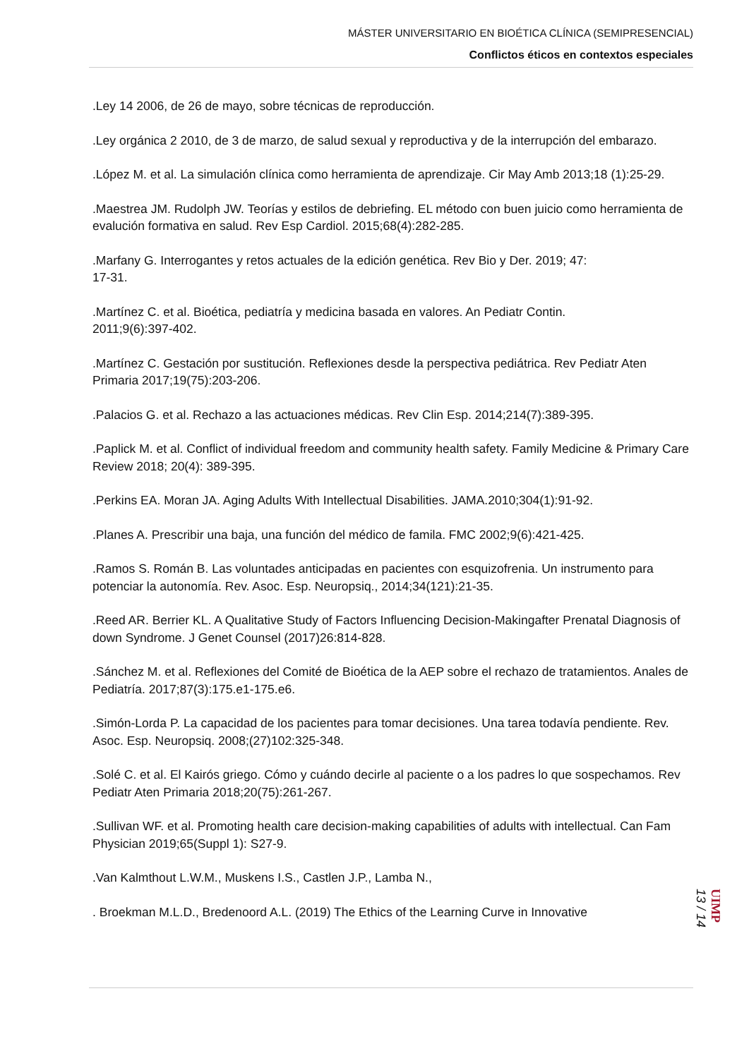MÁSTER UNIVERSITARIO EN BIOÉTICA CLÍNICA (SEMIPRESENCIAL)
Conflictos éticos en contextos especiales
.Ley 14 2006, de 26 de mayo, sobre técnicas de reproducción.
.Ley orgánica 2 2010, de 3 de marzo, de salud sexual y reproductiva y de la interrupción del embarazo.
.López M. et al. La simulación clínica como herramienta de aprendizaje. Cir May Amb 2013;18 (1):25-29.
.Maestrea JM. Rudolph JW. Teorías y estilos de debriefing. EL método con buen juicio como herramienta de evalución formativa en salud. Rev Esp Cardiol. 2015;68(4):282-285.
.Marfany G. Interrogantes y retos actuales de la edición genética. Rev Bio y Der. 2019; 47:
17-31.
.Martínez C. et al. Bioética, pediatría y medicina basada en valores. An Pediatr Contin.
2011;9(6):397-402.
.Martínez C. Gestación por sustitución. Reflexiones desde la perspectiva pediátrica. Rev Pediatr Aten Primaria 2017;19(75):203-206.
.Palacios G. et al. Rechazo a las actuaciones médicas. Rev Clin Esp. 2014;214(7):389-395.
.Paplick M. et al. Conflict of individual freedom and community health safety. Family Medicine & Primary Care Review 2018; 20(4): 389-395.
.Perkins EA. Moran JA. Aging Adults With Intellectual Disabilities. JAMA.2010;304(1):91-92.
.Planes A. Prescribir una baja, una función del médico de famila. FMC 2002;9(6):421-425.
.Ramos S. Román B. Las voluntades anticipadas en pacientes con esquizofrenia. Un instrumento para potenciar la autonomía. Rev. Asoc. Esp. Neuropsiq., 2014;34(121):21-35.
.Reed AR. Berrier KL. A Qualitative Study of Factors Influencing Decision-Makingafter Prenatal Diagnosis of down Syndrome. J Genet Counsel (2017)26:814-828.
.Sánchez M. et al. Reflexiones del Comité de Bioética de la AEP sobre el rechazo de tratamientos. Anales de Pediatría. 2017;87(3):175.e1-175.e6.
.Simón-Lorda P. La capacidad de los pacientes para tomar decisiones. Una tarea todavía pendiente. Rev. Asoc. Esp. Neuropsiq. 2008;(27)102:325-348.
.Solé C. et al. El Kairós griego. Cómo y cuándo decirle al paciente o a los padres lo que sospechamos. Rev Pediatr Aten Primaria 2018;20(75):261-267.
.Sullivan WF. et al. Promoting health care decision-making capabilities of adults with intellectual. Can Fam Physician 2019;65(Suppl 1): S27-9.
.Van Kalmthout L.W.M., Muskens I.S., Castlen J.P., Lamba N.,
. Broekman M.L.D., Bredenoord A.L. (2019) The Ethics of the Learning Curve in Innovative
13 / 14
UIMP